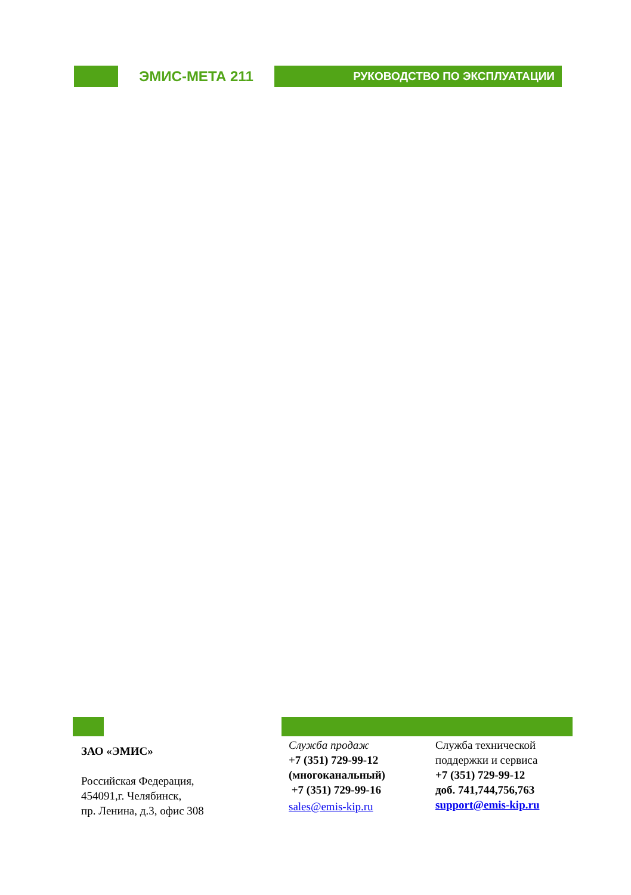ЭМИС-МЕТА 211
РУКОВОДСТВО ПО ЭКСПЛУАТАЦИИ
ЗАО «ЭМИС»
Российская Федерация,
454091,г. Челябинск,
пр. Ленина, д.3, офис 308
Служба продаж
+7 (351) 729-99-12 (многоканальный)
+7 (351) 729-99-16
sales@emis-kip.ru
Служба технической поддержки и сервиса
+7 (351) 729-99-12
доб. 741,744,756,763
support@emis-kip.ru